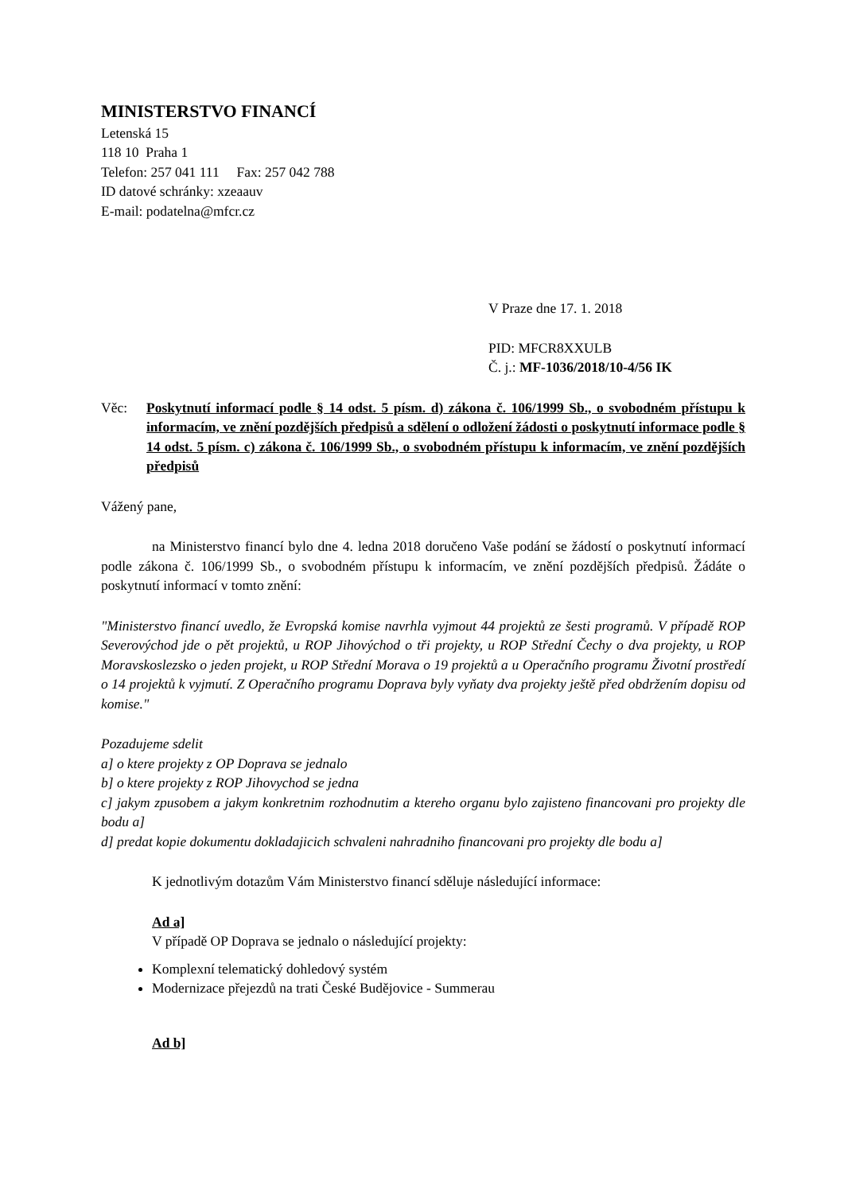MINISTERSTVO FINANCÍ
Letenská 15
118 10 Praha 1
Telefon: 257 041 111 Fax: 257 042 788
ID datové schránky: xzeaauv
E-mail: podatelna@mfcr.cz
V Praze dne 17. 1. 2018
PID: MFCR8XXULB
Č. j.: MF-1036/2018/10-4/56 IK
Věc: Poskytnutí informací podle § 14 odst. 5 písm. d) zákona č. 106/1999 Sb., o svobodném přístupu k informacím, ve znění pozdějších předpisů a sdělení o odložení žádosti o poskytnutí informace podle § 14 odst. 5 písm. c) zákona č. 106/1999 Sb., o svobodném přístupu k informacím, ve znění pozdějších předpisů
Vážený pane,
na Ministerstvo financí bylo dne 4. ledna 2018 doručeno Vaše podání se žádostí o poskytnutí informací podle zákona č. 106/1999 Sb., o svobodném přístupu k informacím, ve znění pozdějších předpisů. Žádáte o poskytnutí informací v tomto znění:
"Ministerstvo financí uvedlo, že Evropská komise navrhla vyjmout 44 projektů ze šesti programů. V případě ROP Severovýchod jde o pět projektů, u ROP Jihovýchod o tři projekty, u ROP Střední Čechy o dva projekty, u ROP Moravskoslezsko o jeden projekt, u ROP Střední Morava o 19 projektů a u Operačního programu Životní prostředí o 14 projektů k vyjmutí. Z Operačního programu Doprava byly vyňaty dva projekty ještě před obdržením dopisu od komise."
Pozadujeme sdelit
a] o ktere projekty z OP Doprava se jednalo
b] o ktere projekty z ROP Jihovychod se jedna
c] jakym zpusobem a jakym konkretnim rozhodnutim a ktereho organu bylo zajisteno financovani pro projekty dle bodu a]
d] predat kopie dokumentu dokladajicich schvaleni nahradniho financovani pro projekty dle bodu a]
K jednotlivým dotazům Vám Ministerstvo financí sděluje následující informace:
Ad a]
V případě OP Doprava se jednalo o následující projekty:
Komplexní telematický dohledový systém
Modernizace přejezdů na trati České Budějovice - Summerau
Ad b]